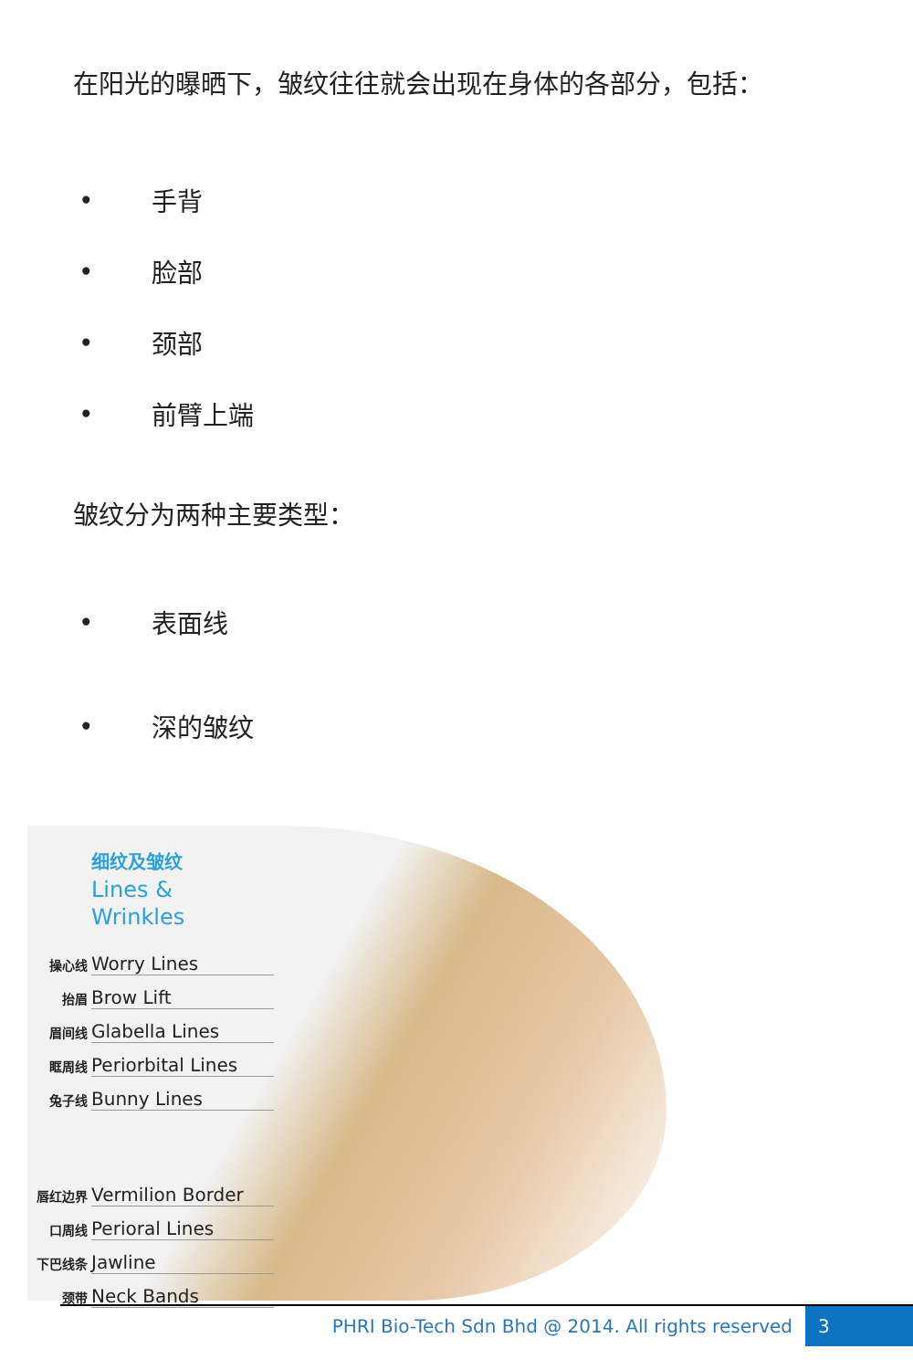在阳光的曝晒下，皱纹往往就会出现在身体的各部分，包括：
• 手背
• 脸部
• 颈部
• 前臂上端
皱纹分为两种主要类型：
• 表面线
• 深的皱纹
细纹及皱纹
Lines &
Wrinkles
操心线 Worry Lines
抬眉 Brow Lift
眉间线 Glabella Lines
眶周线 Periorbital Lines
兔子线 Bunny Lines
唇红边界 Vermilion Border
口周线 Perioral Lines
下巴线条 Jawline
颈带 Neck Bands
PHRI Bio-Tech Sdn Bhd @ 2014. All rights reserved 3